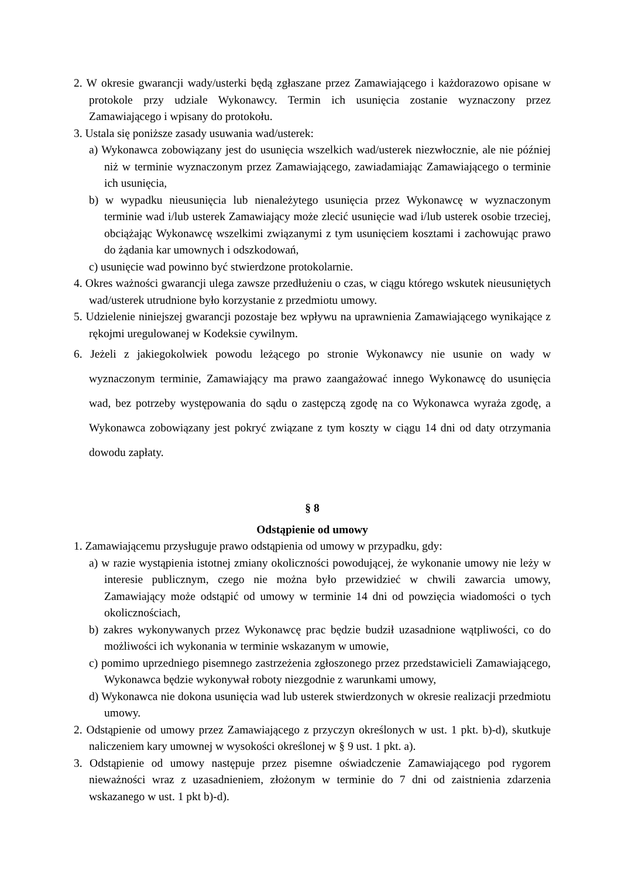2. W okresie gwarancji wady/usterki będą zgłaszane przez Zamawiającego i każdorazowo opisane w protokole przy udziale Wykonawcy. Termin ich usunięcia zostanie wyznaczony przez Zamawiającego i wpisany do protokołu.
3. Ustala się poniższe zasady usuwania wad/usterek:
a) Wykonawca zobowiązany jest do usunięcia wszelkich wad/usterek niezwłocznie, ale nie później niż w terminie wyznaczonym przez Zamawiającego, zawiadamiając Zamawiającego o terminie ich usunięcia,
b) w wypadku nieusunięcia lub nienależytego usunięcia przez Wykonawcę w wyznaczonym terminie wad i/lub usterek Zamawiający może zlecić usunięcie wad i/lub usterek osobie trzeciej, obciążając Wykonawcę wszelkimi związanymi z tym usunięciem kosztami i zachowując prawo do żądania kar umownych i odszkodowań,
c) usunięcie wad powinno być stwierdzone protokolarnie.
4. Okres ważności gwarancji ulega zawsze przedłużeniu o czas, w ciągu którego wskutek nieusuniętych wad/usterek utrudnione było korzystanie z przedmiotu umowy.
5. Udzielenie niniejszej gwarancji pozostaje bez wpływu na uprawnienia Zamawiającego wynikające z rękojmi uregulowanej w Kodeksie cywilnym.
6. Jeżeli z jakiegokolwiek powodu leżącego po stronie Wykonawcy nie usunie on wady w wyznaczonym terminie, Zamawiający ma prawo zaangażować innego Wykonawcę do usunięcia wad, bez potrzeby występowania do sądu o zastępczą zgodę na co Wykonawca wyraża zgodę, a Wykonawca zobowiązany jest pokryć związane z tym koszty w ciągu 14 dni od daty otrzymania dowodu zapłaty.
§ 8
Odstąpienie od umowy
1. Zamawiającemu przysługuje prawo odstąpienia od umowy w przypadku, gdy:
a) w razie wystąpienia istotnej zmiany okoliczności powodującej, że wykonanie umowy nie leży w interesie publicznym, czego nie można było przewidzieć w chwili zawarcia umowy, Zamawiający może odstąpić od umowy w terminie 14 dni od powzięcia wiadomości o tych okolicznościach,
b) zakres wykonywanych przez Wykonawcę prac będzie budził uzasadnione wątpliwości, co do możliwości ich wykonania w terminie wskazanym w umowie,
c) pomimo uprzedniego pisemnego zastrzeżenia zgłoszonego przez przedstawicieli Zamawiającego, Wykonawca będzie wykonywał roboty niezgodnie z warunkami umowy,
d) Wykonawca nie dokona usunięcia wad lub usterek stwierdzonych w okresie realizacji przedmiotu umowy.
2. Odstąpienie od umowy przez Zamawiającego z przyczyn określonych w ust. 1 pkt. b)-d), skutkuje naliczeniem kary umownej w wysokości określonej w § 9 ust. 1 pkt. a).
3. Odstąpienie od umowy następuje przez pisemne oświadczenie Zamawiającego pod rygorem nieważności wraz z uzasadnieniem, złożonym w terminie do 7 dni od zaistnienia zdarzenia wskazanego w ust. 1 pkt b)-d).